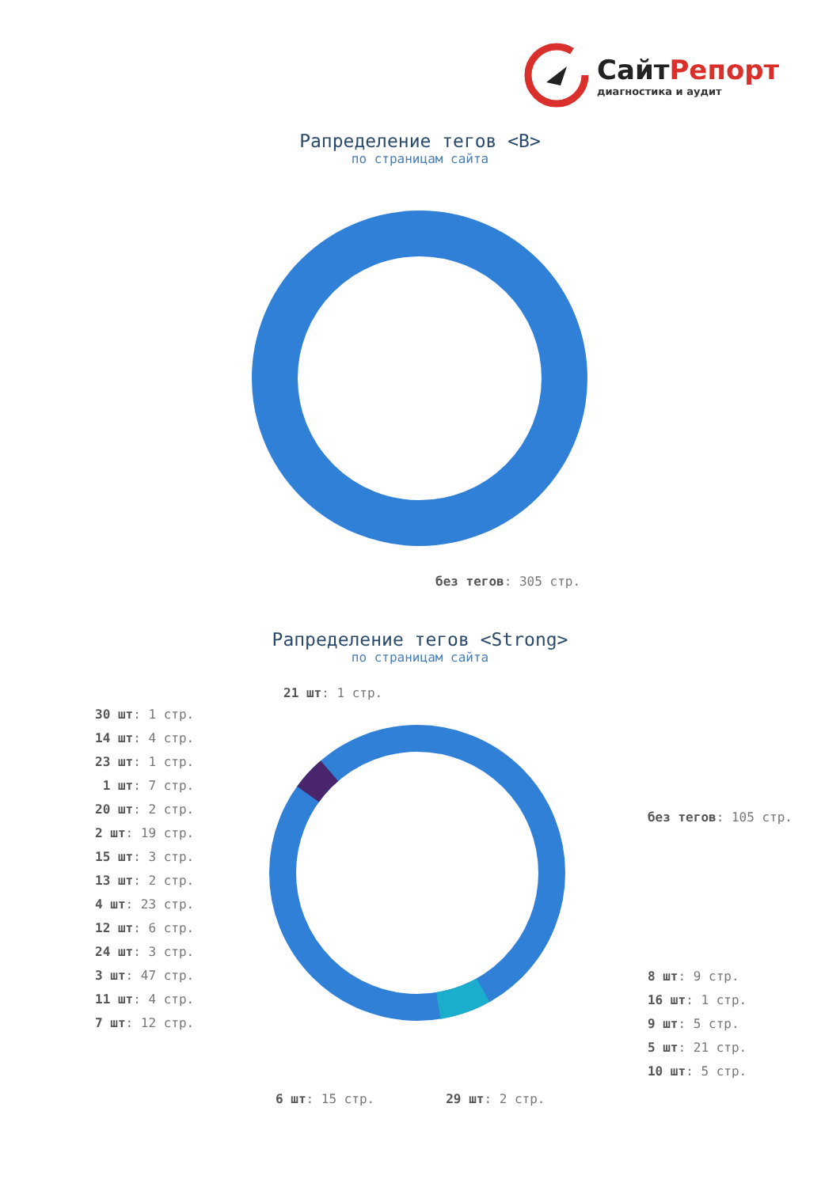СайтРепорт
диагностика и аудит
Рапределение тегов <B>
по страницам сайта
без тегов: 305 стр.
Рапределение тегов <Strong>
по страницам сайта
21 шт: 1 стр.
30 шт: 1 стр.
14 шт: 4 стр.
23 шт: 1 стр.
1 шт: 7 стр.
20 шт: 2 стр.
2 шт: 19 стр.
15 шт: 3 стр.
13 шт: 2 стр.
4 шт: 23 стр.
12 шт: 6 стр.
24 шт: 3 стр.
3 шт: 47 стр.
11 шт: 4 стр.
7 шт: 12 стр.
без тегов: 105 стр.
8 шт: 9 стр.
16 шт: 1 стр.
9 шт: 5 стр.
5 шт: 21 стр.
10 шт: 5 стр.
6 шт: 15 стр. 29 шт: 2 стр.